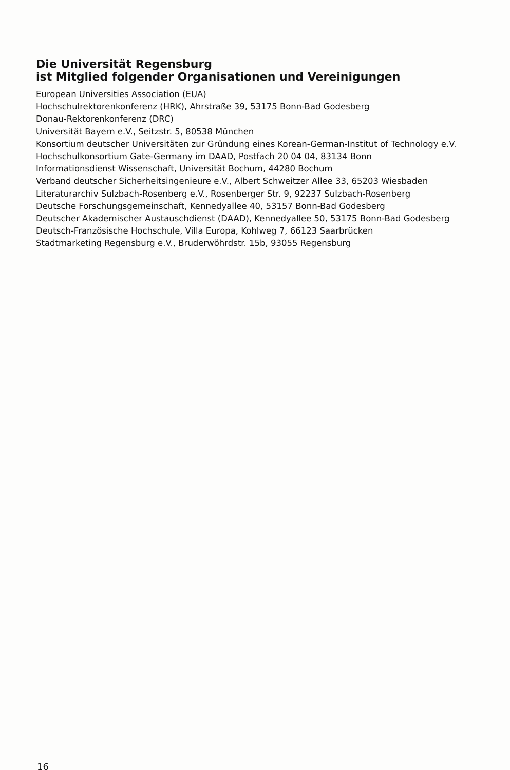Die Universität Regensburg
ist Mitglied folgender Organisationen und Vereinigungen
European Universities Association (EUA)
Hochschulrektorenkonferenz (HRK), Ahrstraße 39, 53175 Bonn-Bad Godesberg
Donau-Rektorenkonferenz (DRC)
Universität Bayern e.V., Seitzstr. 5, 80538 München
Konsortium deutscher Universitäten zur Gründung eines Korean-German-Institut of Technology e.V.
Hochschulkonsortium Gate-Germany im DAAD, Postfach 20 04 04, 83134 Bonn
Informationsdienst Wissenschaft, Universität Bochum, 44280 Bochum
Verband deutscher Sicherheitsingenieure e.V., Albert Schweitzer Allee 33, 65203 Wiesbaden
Literaturarchiv Sulzbach-Rosenberg e.V., Rosenberger Str. 9, 92237 Sulzbach-Rosenberg
Deutsche Forschungsgemeinschaft, Kennedyallee 40, 53157 Bonn-Bad Godesberg
Deutscher Akademischer Austauschdienst (DAAD), Kennedyallee 50, 53175 Bonn-Bad Godesberg
Deutsch-Französische Hochschule, Villa Europa, Kohlweg 7, 66123 Saarbrücken
Stadtmarketing Regensburg e.V., Bruderwöhrdstr. 15b, 93055 Regensburg
16